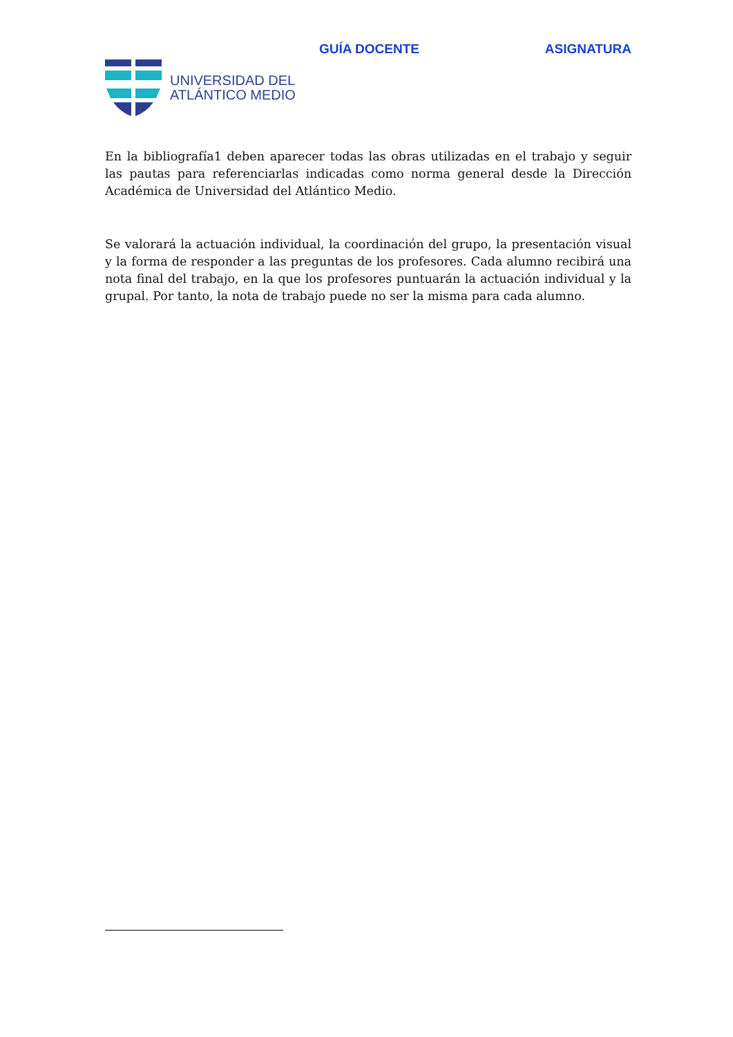GUÍA DOCENTE ASIGNATURA
UNIVERSIDAD DEL
ATLÁNTICO MEDIO
En la bibliografía1 deben aparecer todas las obras utilizadas en el trabajo y seguir las pautas para referenciarlas indicadas como norma general desde la Dirección Académica de Universidad del Atlántico Medio.
Se valorará la actuación individual, la coordinación del grupo, la presentación visual y la forma de responder a las preguntas de los profesores. Cada alumno recibirá una nota final del trabajo, en la que los profesores puntuarán la actuación individual y la grupal. Por tanto, la nota de trabajo puede no ser la misma para cada alumno.